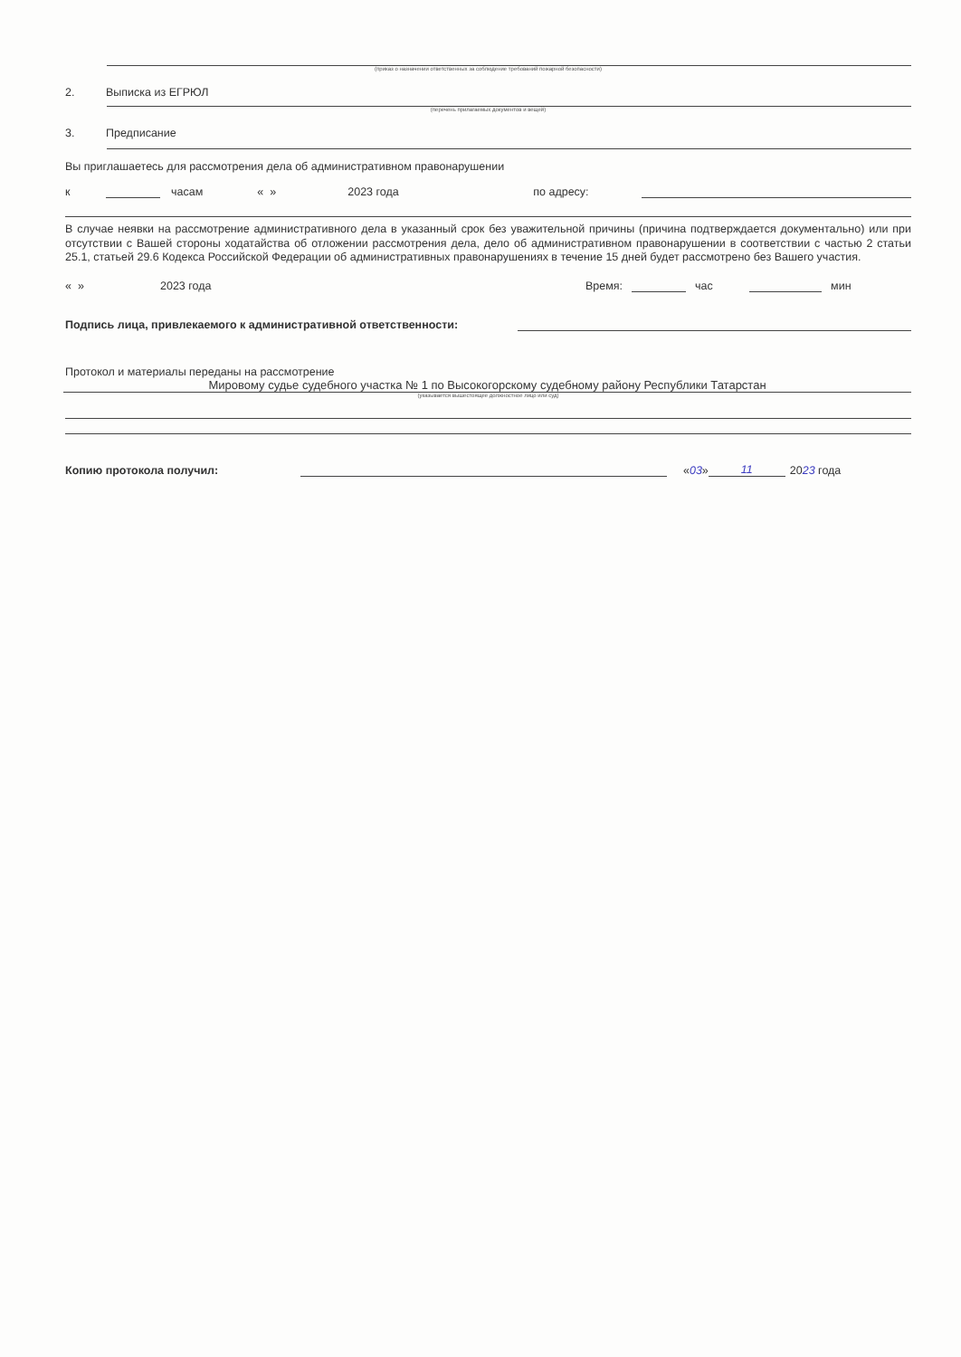(приказ о назначении ответственных за соблюдение требований пожарной безопасности)
2. Выписка из ЕГРЮЛ
(перечень прилагаемых документов и вещей)
3. Предписание
Вы приглашаетесь для рассмотрения дела об административном правонарушении
к часам « » 2023 года по адресу:
В случае неявки на рассмотрение административного дела в указанный срок без уважительной причины (причина подтверждается документально) или при отсутствии с Вашей стороны ходатайства об отложении рассмотрения дела, дело об административном правонарушении в соответствии с частью 2 статьи 25.1, статьей 29.6 Кодекса Российской Федерации об административных правонарушениях в течение 15 дней будет рассмотрено без Вашего участия.
« » 2023 года Время: час мин
Подпись лица, привлекаемого к административной ответственности:
Протокол и материалы переданы на рассмотрение
Мировому судье судебного участка № 1 по Высокогорскому судебному району Республики Татарстан
(указывается вышестоящее должностное лицо или суд)
Копию протокола получил: «03» 11 2023 года